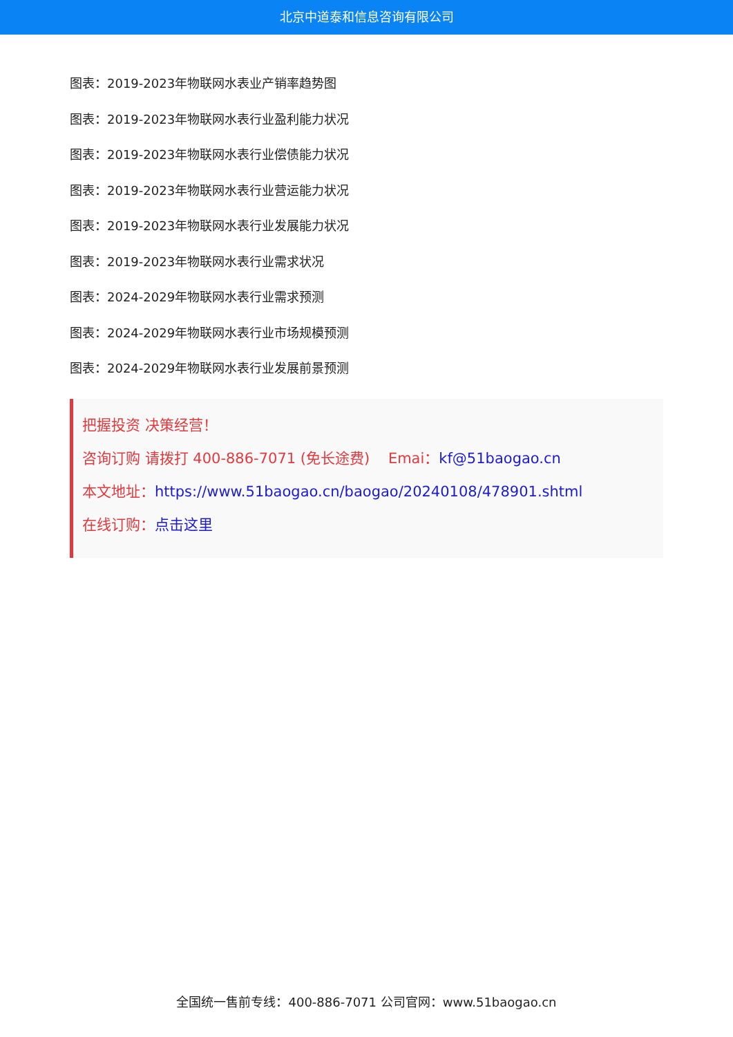北京中道泰和信息咨询有限公司
图表：2019-2023年物联网水表业产销率趋势图
图表：2019-2023年物联网水表行业盈利能力状况
图表：2019-2023年物联网水表行业偿债能力状况
图表：2019-2023年物联网水表行业营运能力状况
图表：2019-2023年物联网水表行业发展能力状况
图表：2019-2023年物联网水表行业需求状况
图表：2024-2029年物联网水表行业需求预测
图表：2024-2029年物联网水表行业市场规模预测
图表：2024-2029年物联网水表行业发展前景预测
把握投资 决策经营！
咨询订购 请拨打 400-886-7071 (免长途费) Emai：kf@51baogao.cn
本文地址：https://www.51baogao.cn/baogao/20240108/478901.shtml
在线订购：点击这里
全国统一售前专线：400-886-7071 公司官网：www.51baogao.cn